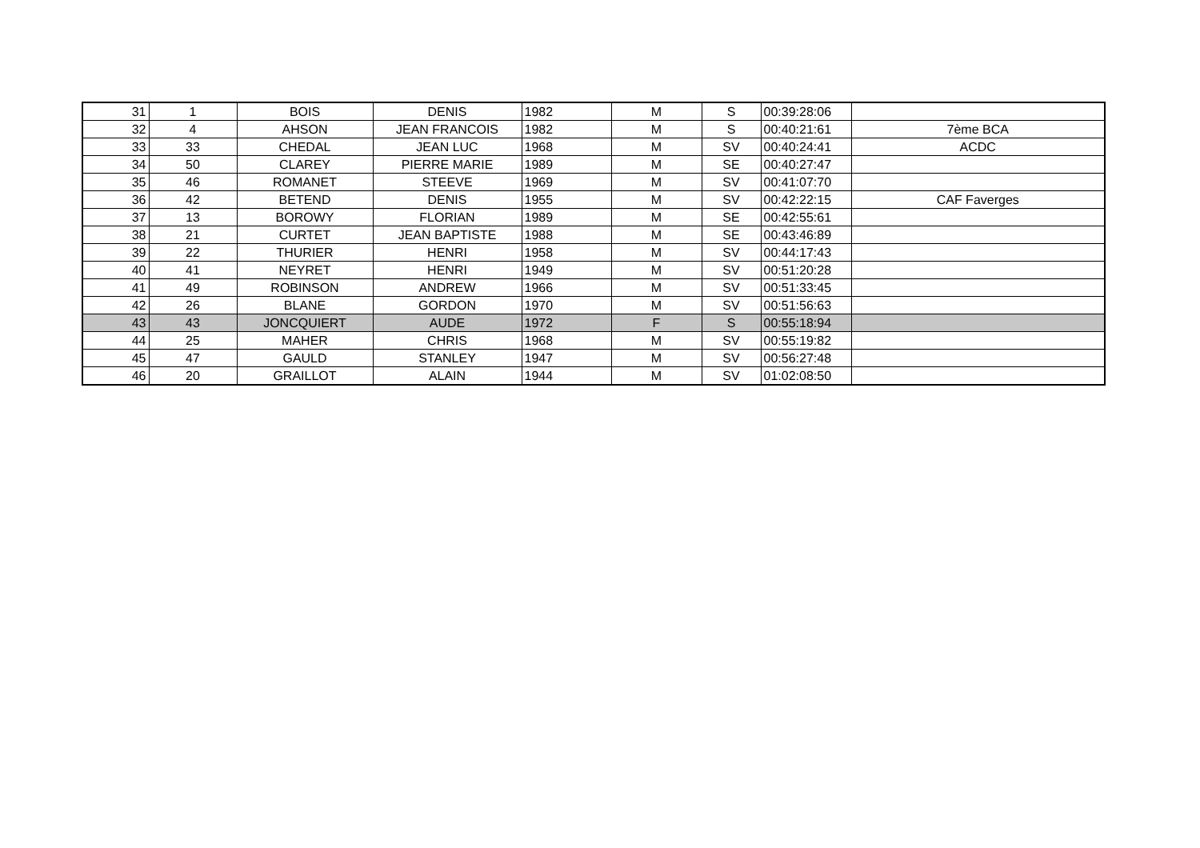| 31 | 1 | BOIS | DENIS | 1982 | M | S | 00:39:28:06 | |
| 32 | 4 | AHSON | JEAN FRANCOIS | 1982 | M | S | 00:40:21:61 | 7ème BCA |
| 33 | 33 | CHEDAL | JEAN LUC | 1968 | M | SV | 00:40:24:41 | ACDC |
| 34 | 50 | CLAREY | PIERRE MARIE | 1989 | M | SE | 00:40:27:47 | |
| 35 | 46 | ROMANET | STEEVE | 1969 | M | SV | 00:41:07:70 | |
| 36 | 42 | BETEND | DENIS | 1955 | M | SV | 00:42:22:15 | CAF Faverges |
| 37 | 13 | BOROWY | FLORIAN | 1989 | M | SE | 00:42:55:61 | |
| 38 | 21 | CURTET | JEAN BAPTISTE | 1988 | M | SE | 00:43:46:89 | |
| 39 | 22 | THURIER | HENRI | 1958 | M | SV | 00:44:17:43 | |
| 40 | 41 | NEYRET | HENRI | 1949 | M | SV | 00:51:20:28 | |
| 41 | 49 | ROBINSON | ANDREW | 1966 | M | SV | 00:51:33:45 | |
| 42 | 26 | BLANE | GORDON | 1970 | M | SV | 00:51:56:63 | |
| 43 | 43 | JONCQUIERT | AUDE | 1972 | F | S | 00:55:18:94 | |
| 44 | 25 | MAHER | CHRIS | 1968 | M | SV | 00:55:19:82 | |
| 45 | 47 | GAULD | STANLEY | 1947 | M | SV | 00:56:27:48 | |
| 46 | 20 | GRAILLOT | ALAIN | 1944 | M | SV | 01:02:08:50 | |